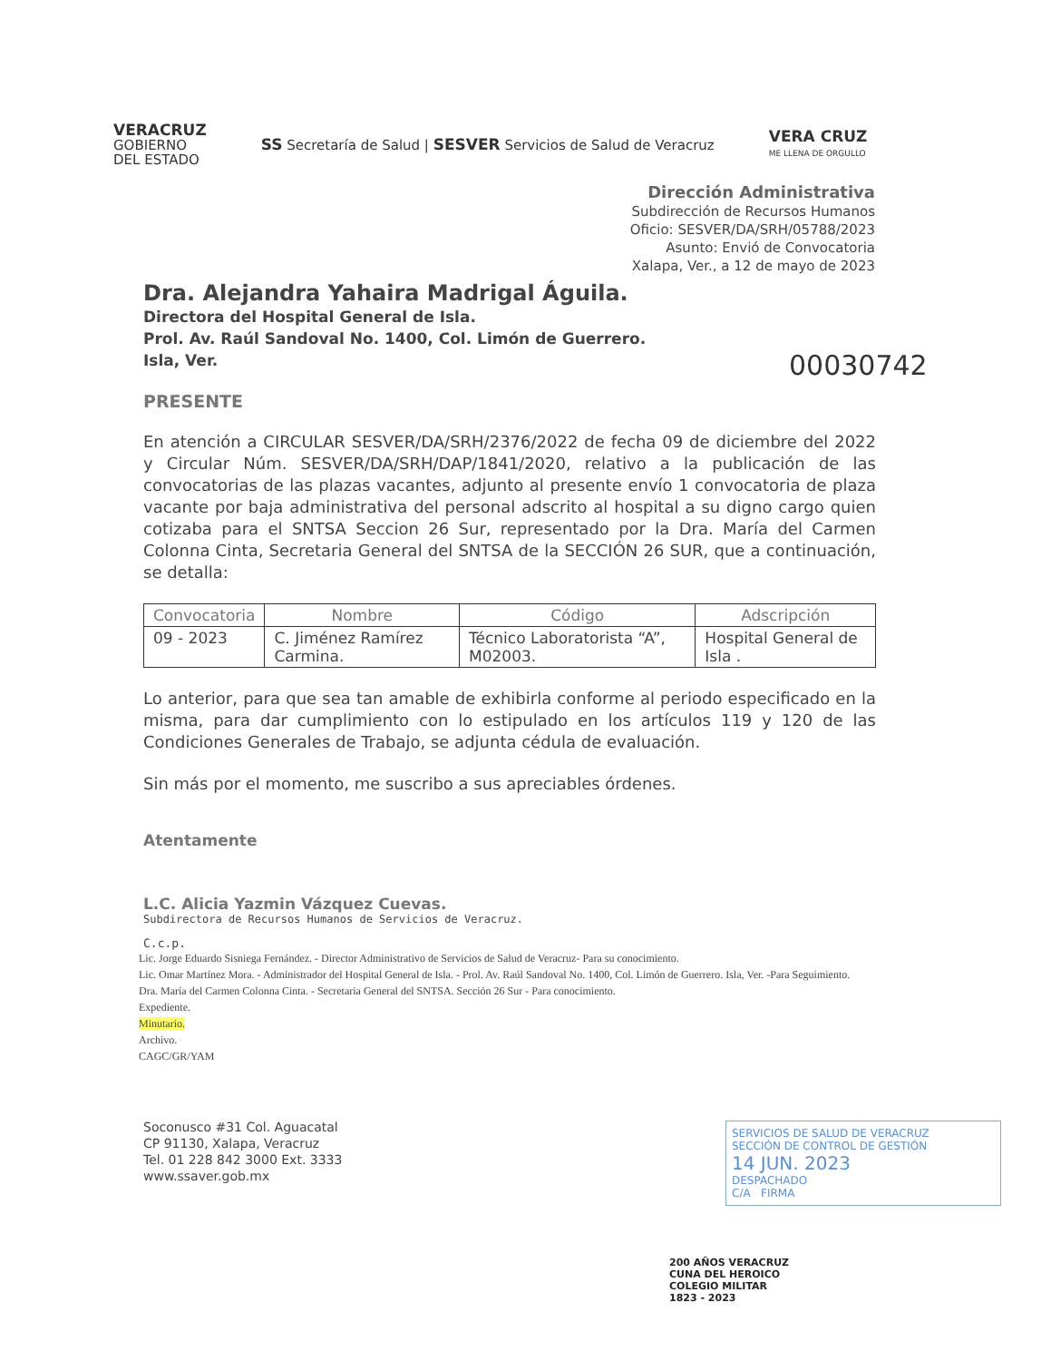VERACRUZ
GOBIERNO
DEL ESTADO
SS Secretaría de Salud | SESVER Servicios de Salud de Veracruz
VERA CRUZ
ME LLENA DE ORGULLO
Dirección Administrativa
Subdirección de Recursos Humanos
Oficio: SESVER/DA/SRH/05788/2023
Asunto: Envió de Convocatoria
Xalapa, Ver., a 12 de mayo de 2023
Dra. Alejandra Yahaira Madrigal Águila.
Directora del Hospital General de Isla.
Prol. Av. Raúl Sandoval No. 1400, Col. Limón de Guerrero.
Isla, Ver.
00030742
PRESENTE
En atención a CIRCULAR SESVER/DA/SRH/2376/2022 de fecha 09 de diciembre del 2022 y Circular Núm. SESVER/DA/SRH/DAP/1841/2020, relativo a la publicación de las convocatorias de las plazas vacantes, adjunto al presente envío 1 convocatoria de plaza vacante por baja administrativa del personal adscrito al hospital a su digno cargo quien cotizaba para el SNTSA Seccion 26 Sur, representado por la Dra. María del Carmen Colonna Cinta, Secretaria General del SNTSA de la SECCIÓN 26 SUR, que a continuación, se detalla:
| Convocatoria | Nombre | Código | Adscripción |
| --- | --- | --- | --- |
| 09 - 2023 | C. Jiménez Ramírez Carmina. | Técnico Laboratorista “A”, M02003. | Hospital General de Isla . |
Lo anterior, para que sea tan amable de exhibirla conforme al periodo especificado en la misma, para dar cumplimiento con lo estipulado en los artículos 119 y 120 de las Condiciones Generales de Trabajo, se adjunta cédula de evaluación.
Sin más por el momento, me suscribo a sus apreciables órdenes.
Atentamente
L.C. Alicia Yazmin Vázquez Cuevas.
Subdirectora de Recursos Humanos de Servicios de Veracruz.
C.c.p.
Lic. Jorge Eduardo Sisniega Fernández. - Director Administrativo de Servicios de Salud de Veracruz- Para su conocimiento.
Lic. Omar Martínez Mora. - Administrador del Hospital General de Isla. - Prol. Av. Raúl Sandoval No. 1400, Col. Limón de Guerrero. Isla, Ver. -Para Seguimiento.
Dra. María del Carmen Colonna Cinta. - Secretaria General del SNTSA. Sección 26 Sur - Para conocimiento.
Expediente.
Minutario.
Archivo.
CAGC/GR/YAM
Soconusco #31 Col. Aguacatal
CP 91130, Xalapa, Veracruz
Tel. 01 228 842 3000 Ext. 3333
www.ssaver.gob.mx
SERVICIOS DE SALUD DE VERACRUZ
SECCIÓN DE CONTROL DE GESTIÓN
14 JUN. 2023
DESPACHADO
C/A FIRMA
200 AÑOS VERACRUZ
CUNA DEL HEROICO
COLEGIO MILITAR
1823 - 2023